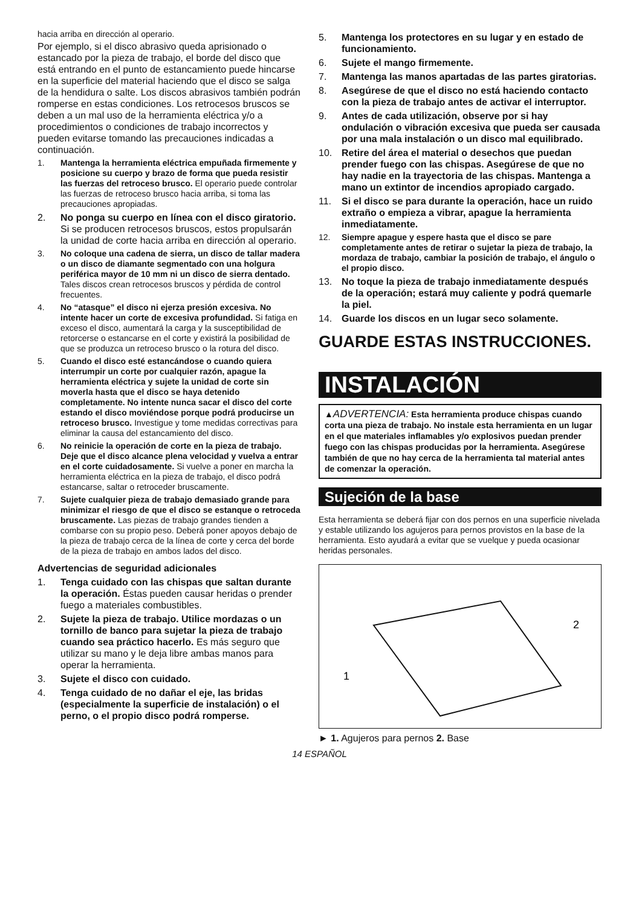hacia arriba en dirección al operario.
Por ejemplo, si el disco abrasivo queda aprisionado o estancado por la pieza de trabajo, el borde del disco que está entrando en el punto de estancamiento puede hincarse en la superficie del material haciendo que el disco se salga de la hendidura o salte. Los discos abrasivos también podrán romperse en estas condiciones. Los retrocesos bruscos se deben a un mal uso de la herramienta eléctrica y/o a procedimientos o condiciones de trabajo incorrectos y pueden evitarse tomando las precauciones indicadas a continuación.
1. Mantenga la herramienta eléctrica empuñada firmemente y posicione su cuerpo y brazo de forma que pueda resistir las fuerzas del retroceso brusco. El operario puede controlar las fuerzas de retroceso brusco hacia arriba, si toma las precauciones apropiadas.
2. No ponga su cuerpo en línea con el disco giratorio. Si se producen retrocesos bruscos, estos propulsarán la unidad de corte hacia arriba en dirección al operario.
3. No coloque una cadena de sierra, un disco de tallar madera o un disco de diamante segmentado con una holgura periférica mayor de 10 mm ni un disco de sierra dentado. Tales discos crean retrocesos bruscos y pérdida de control frecuentes.
4. No “atasque” el disco ni ejerza presión excesiva. No intente hacer un corte de excesiva profundidad. Si fatiga en exceso el disco, aumentará la carga y la susceptibilidad de retorcerse o estancarse en el corte y existirá la posibilidad de que se produzca un retroceso brusco o la rotura del disco.
5. Cuando el disco esté estancándose o cuando quiera interrumpir un corte por cualquier razón, apague la herramienta eléctrica y sujete la unidad de corte sin moverla hasta que el disco se haya detenido completamente. No intente nunca sacar el disco del corte estando el disco moviéndose porque podrá producirse un retroceso brusco. Investigue y tome medidas correctivas para eliminar la causa del estancamiento del disco.
6. No reinicie la operación de corte en la pieza de trabajo. Deje que el disco alcance plena velocidad y vuelva a entrar en el corte cuidadosamente. Si vuelve a poner en marcha la herramienta eléctrica en la pieza de trabajo, el disco podrá estancarse, saltar o retroceder bruscamente.
7. Sujete cualquier pieza de trabajo demasiado grande para minimizar el riesgo de que el disco se estanque o retroceda bruscamente. Las piezas de trabajo grandes tienden a combarse con su propio peso. Deberá poner apoyos debajo de la pieza de trabajo cerca de la línea de corte y cerca del borde de la pieza de trabajo en ambos lados del disco.
Advertencias de seguridad adicionales
1. Tenga cuidado con las chispas que saltan durante la operación. Éstas pueden causar heridas o prender fuego a materiales combustibles.
2. Sujete la pieza de trabajo. Utilice mordazas o un tornillo de banco para sujetar la pieza de trabajo cuando sea práctico hacerlo. Es más seguro que utilizar su mano y le deja libre ambas manos para operar la herramienta.
3. Sujete el disco con cuidado.
4. Tenga cuidado de no dañar el eje, las bridas (especialmente la superficie de instalación) o el perno, o el propio disco podrá romperse.
5. Mantenga los protectores en su lugar y en estado de funcionamiento.
6. Sujete el mango firmemente.
7. Mantenga las manos apartadas de las partes giratorias.
8. Asegúrese de que el disco no está haciendo contacto con la pieza de trabajo antes de activar el interruptor.
9. Antes de cada utilización, observe por si hay ondulación o vibración excesiva que pueda ser causada por una mala instalación o un disco mal equilibrado.
10. Retire del área el material o desechos que puedan prender fuego con las chispas. Asegúrese de que no hay nadie en la trayectoria de las chispas. Mantenga a mano un extintor de incendios apropiado cargado.
11. Si el disco se para durante la operación, hace un ruido extraño o empieza a vibrar, apague la herramienta inmediatamente.
12. Siempre apague y espere hasta que el disco se pare completamente antes de retirar o sujetar la pieza de trabajo, la mordaza de trabajo, cambiar la posición de trabajo, el ángulo o el propio disco.
13. No toque la pieza de trabajo inmediatamente después de la operación; estará muy caliente y podrá quemarle la piel.
14. Guarde los discos en un lugar seco solamente.
GUARDE ESTAS INSTRUCCIONES.
INSTALACIÓN
▲ADVERTENCIA: Esta herramienta produce chispas cuando corta una pieza de trabajo. No instale esta herramienta en un lugar en el que materiales inflamables y/o explosivos puedan prender fuego con las chispas producidas por la herramienta. Asegúrese también de que no hay cerca de la herramienta tal material antes de comenzar la operación.
Sujeción de la base
Esta herramienta se deberá fijar con dos pernos en una superficie nivelada y estable utilizando los agujeros para pernos provistos en la base de la herramienta. Esto ayudará a evitar que se vuelque y pueda ocasionar heridas personales.
2
1
► 1. Agujeros para pernos 2. Base
14 ESPAÑOL